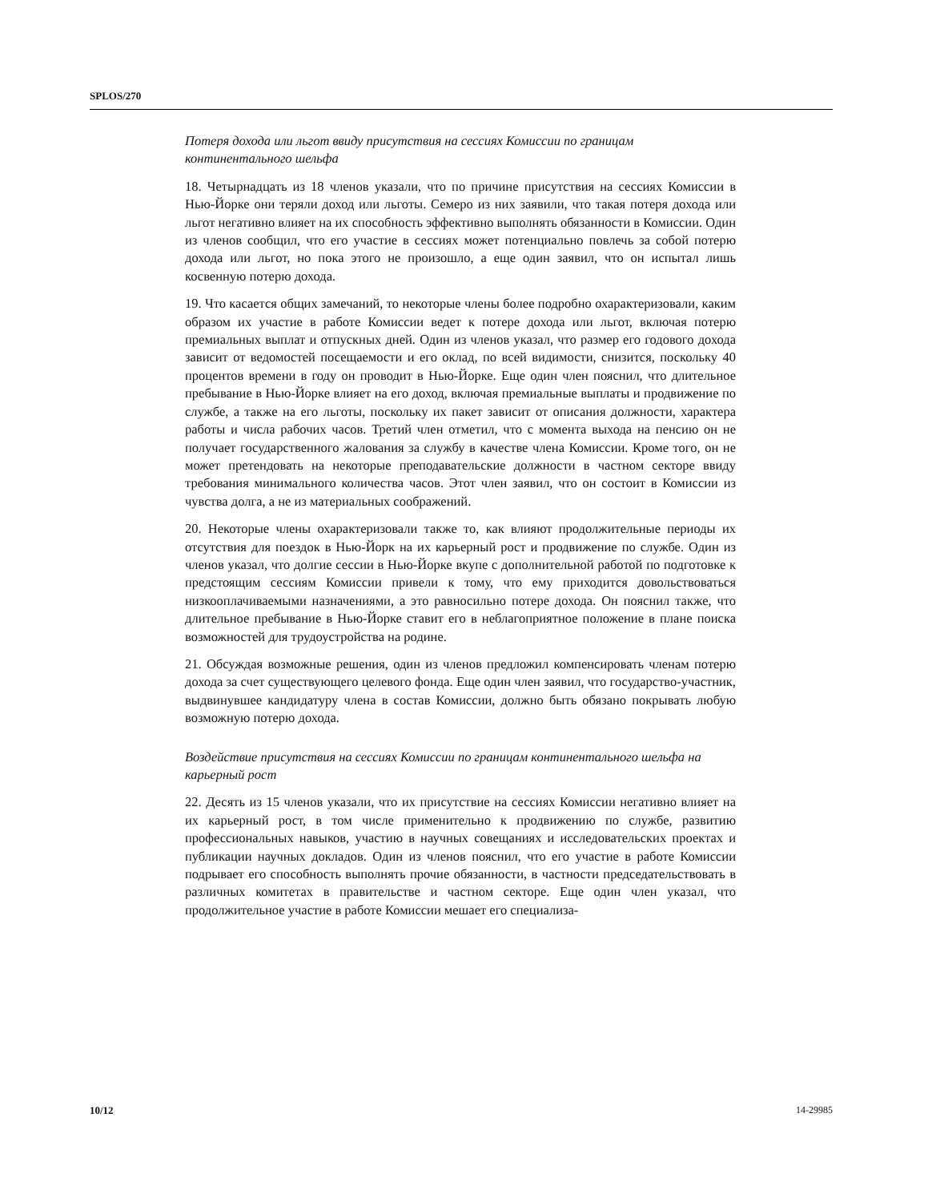SPLOS/270
Потеря дохода или льгот ввиду присутствия на сессиях Комиссии по границам континентального шельфа
18. Четырнадцать из 18 членов указали, что по причине присутствия на сессиях Комиссии в Нью-Йорке они теряли доход или льготы. Семеро из них заявили, что такая потеря дохода или льгот негативно влияет на их способность эффективно выполнять обязанности в Комиссии. Один из членов сообщил, что его участие в сессиях может потенциально повлечь за собой потерю дохода или льгот, но пока этого не произошло, а еще один заявил, что он испытал лишь косвенную потерю дохода.
19. Что касается общих замечаний, то некоторые члены более подробно охарактеризовали, каким образом их участие в работе Комиссии ведет к потере дохода или льгот, включая потерю премиальных выплат и отпускных дней. Один из членов указал, что размер его годового дохода зависит от ведомостей посещаемости и его оклад, по всей видимости, снизится, поскольку 40 процентов времени в году он проводит в Нью-Йорке. Еще один член пояснил, что длительное пребывание в Нью-Йорке влияет на его доход, включая премиальные выплаты и продвижение по службе, а также на его льготы, поскольку их пакет зависит от описания должности, характера работы и числа рабочих часов. Третий член отметил, что с момента выхода на пенсию он не получает государственного жалования за службу в качестве члена Комиссии. Кроме того, он не может претендовать на некоторые преподавательские должности в частном секторе ввиду требования минимального количества часов. Этот член заявил, что он состоит в Комиссии из чувства долга, а не из материальных соображений.
20. Некоторые члены охарактеризовали также то, как влияют продолжительные периоды их отсутствия для поездок в Нью-Йорк на их карьерный рост и продвижение по службе. Один из членов указал, что долгие сессии в Нью-Йорке вкупе с дополнительной работой по подготовке к предстоящим сессиям Комиссии привели к тому, что ему приходится довольствоваться низкооплачиваемыми назначениями, а это равносильно потере дохода. Он пояснил также, что длительное пребывание в Нью-Йорке ставит его в неблагоприятное положение в плане поиска возможностей для трудоустройства на родине.
21. Обсуждая возможные решения, один из членов предложил компенсировать членам потерю дохода за счет существующего целевого фонда. Еще один член заявил, что государство-участник, выдвинувшее кандидатуру члена в состав Комиссии, должно быть обязано покрывать любую возможную потерю дохода.
Воздействие присутствия на сессиях Комиссии по границам континентального шельфа на карьерный рост
22. Десять из 15 членов указали, что их присутствие на сессиях Комиссии негативно влияет на их карьерный рост, в том числе применительно к продвижению по службе, развитию профессиональных навыков, участию в научных совещаниях и исследовательских проектах и публикации научных докладов. Один из членов пояснил, что его участие в работе Комиссии подрывает его способность выполнять прочие обязанности, в частности председательствовать в различных комитетах в правительстве и частном секторе. Еще один член указал, что продолжительное участие в работе Комиссии мешает его специализа-
10/12 14-29985